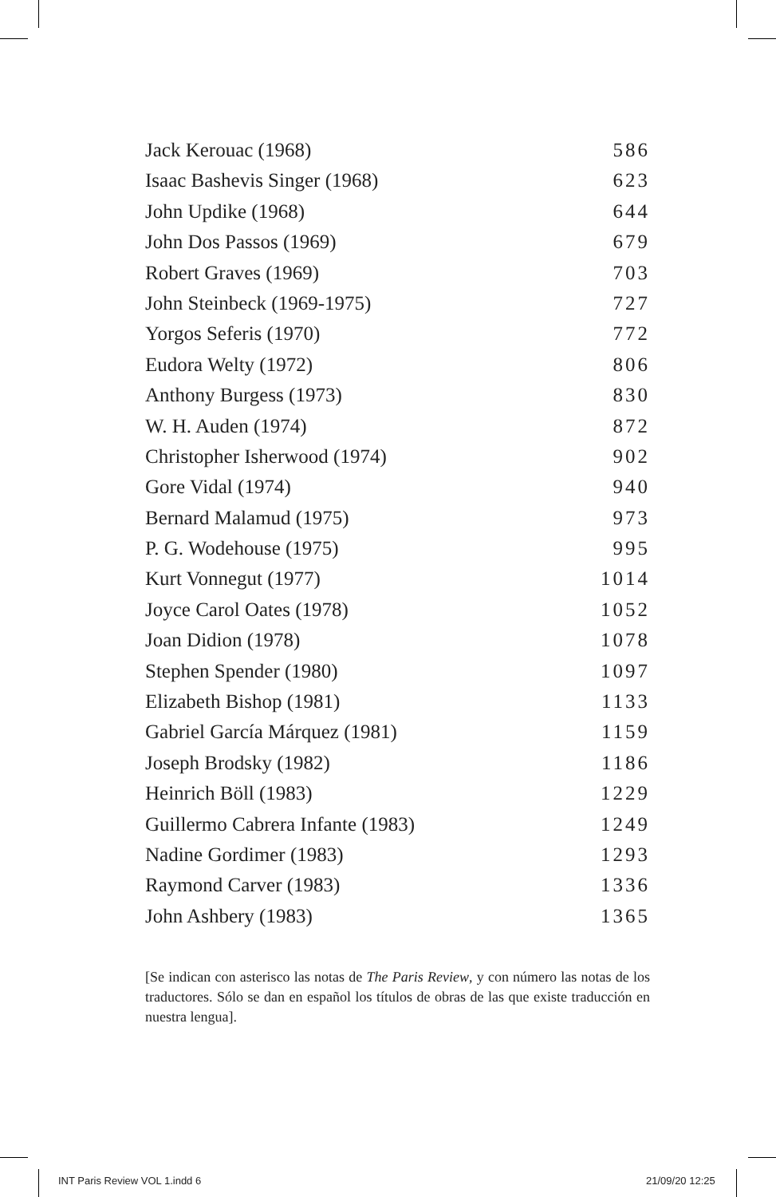Jack Kerouac (1968) 586
Isaac Bashevis Singer (1968) 623
John Updike (1968) 644
John Dos Passos (1969) 679
Robert Graves (1969) 703
John Steinbeck (1969-1975) 727
Yorgos Seferis (1970) 772
Eudora Welty (1972) 806
Anthony Burgess (1973) 830
W. H. Auden (1974) 872
Christopher Isherwood (1974) 902
Gore Vidal (1974) 940
Bernard Malamud (1975) 973
P. G. Wodehouse (1975) 995
Kurt Vonnegut (1977) 1014
Joyce Carol Oates (1978) 1052
Joan Didion (1978) 1078
Stephen Spender (1980) 1097
Elizabeth Bishop (1981) 1133
Gabriel García Márquez (1981) 1159
Joseph Brodsky (1982) 1186
Heinrich Böll (1983) 1229
Guillermo Cabrera Infante (1983) 1249
Nadine Gordimer (1983) 1293
Raymond Carver (1983) 1336
John Ashbery (1983) 1365
[Se indican con asterisco las notas de The Paris Review, y con número las notas de los traductores. Sólo se dan en español los títulos de obras de las que existe traducción en nuestra lengua].
INT Paris Review VOL 1.indd 6 21/09/20 12:25